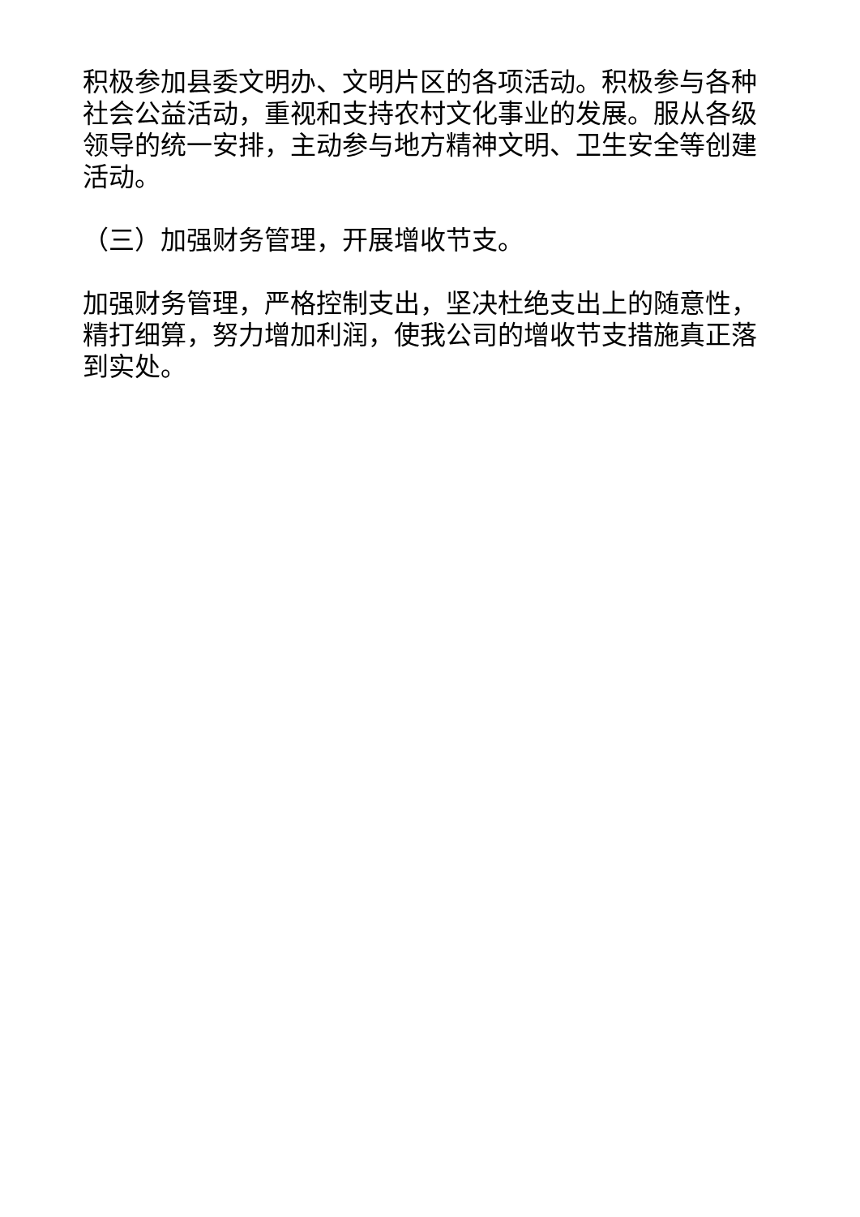积极参加县委文明办、文明片区的各项活动。积极参与各种社会公益活动，重视和支持农村文化事业的发展。服从各级领导的统一安排，主动参与地方精神文明、卫生安全等创建活动。
（三）加强财务管理，开展增收节支。
加强财务管理，严格控制支出，坚决杜绝支出上的随意性，精打细算，努力增加利润，使我公司的增收节支措施真正落到实处。